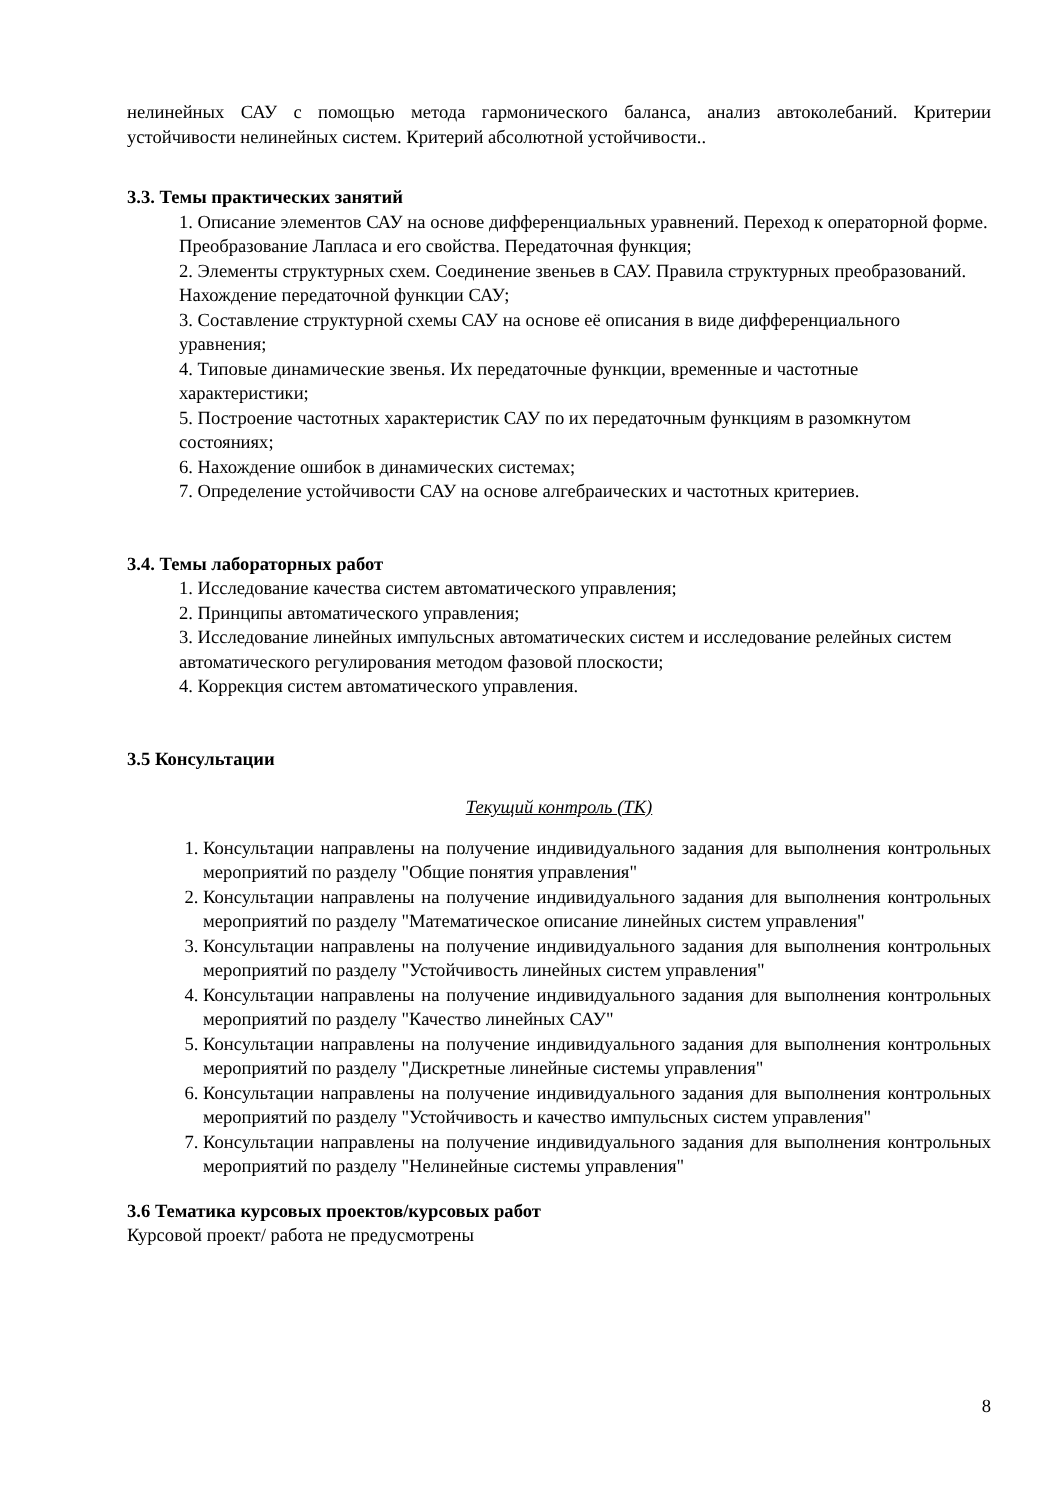нелинейных САУ с помощью метода гармонического баланса, анализ автоколебаний. Критерии устойчивости нелинейных систем. Критерий абсолютной устойчивости..
3.3. Темы практических занятий
1. Описание элементов САУ на основе дифференциальных уравнений. Переход к операторной форме. Преобразование Лапласа и его свойства. Передаточная функция;
2. Элементы структурных схем. Соединение звеньев в САУ. Правила структурных преобразований. Нахождение передаточной функции САУ;
3. Составление структурной схемы САУ на основе её описания в виде дифференциального уравнения;
4. Типовые динамические звенья. Их передаточные функции, временные и частотные характеристики;
5. Построение частотных характеристик САУ по их передаточным функциям в разомкнутом состояниях;
6. Нахождение ошибок в динамических системах;
7. Определение устойчивости САУ на основе алгебраических и частотных критериев.
3.4. Темы лабораторных работ
1. Исследование качества систем автоматического управления;
2. Принципы автоматического управления;
3. Исследование линейных импульсных автоматических систем и исследование релейных систем автоматического регулирования методом фазовой плоскости;
4. Коррекция систем автоматического управления.
3.5 Консультации
Текущий контроль (ТК)
1. Консультации направлены на получение индивидуального задания для выполнения контрольных мероприятий по разделу "Общие понятия управления"
2. Консультации направлены на получение индивидуального задания для выполнения контрольных мероприятий по разделу "Математическое описание линейных систем управления"
3. Консультации направлены на получение индивидуального задания для выполнения контрольных мероприятий по разделу "Устойчивость линейных систем управления"
4. Консультации направлены на получение индивидуального задания для выполнения контрольных мероприятий по разделу "Качество линейных САУ"
5. Консультации направлены на получение индивидуального задания для выполнения контрольных мероприятий по разделу "Дискретные линейные системы управления"
6. Консультации направлены на получение индивидуального задания для выполнения контрольных мероприятий по разделу "Устойчивость и качество импульсных систем управления"
7. Консультации направлены на получение индивидуального задания для выполнения контрольных мероприятий по разделу "Нелинейные системы управления"
3.6 Тематика курсовых проектов/курсовых работ
Курсовой проект/ работа не предусмотрены
8